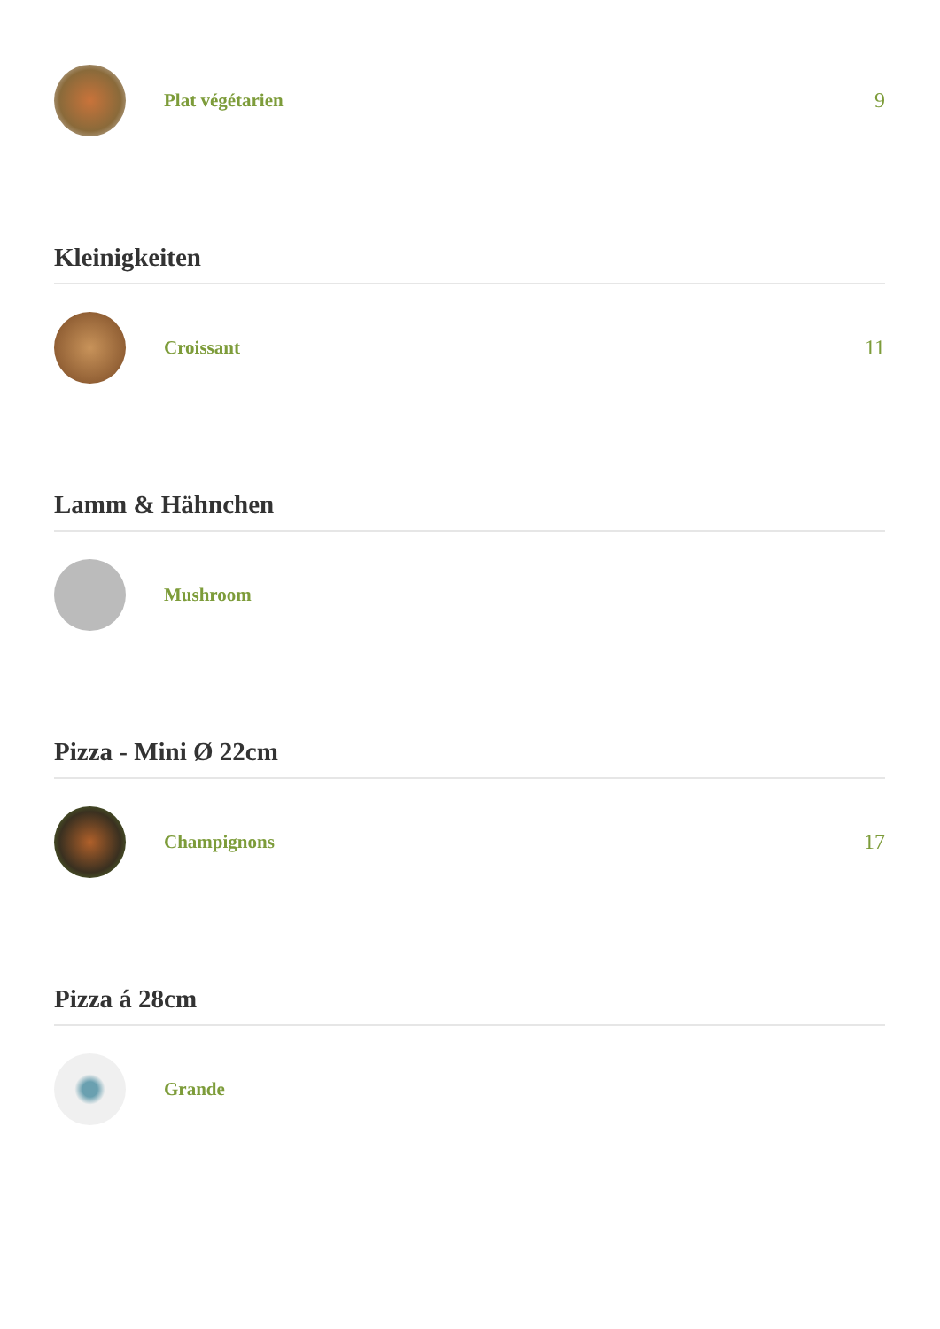Plat végétarien 9
Kleinigkeiten
Croissant 11
Lamm & Hähnchen
Mushroom
Pizza - Mini Ø 22cm
Champignons 17
Pizza á 28cm
Grande